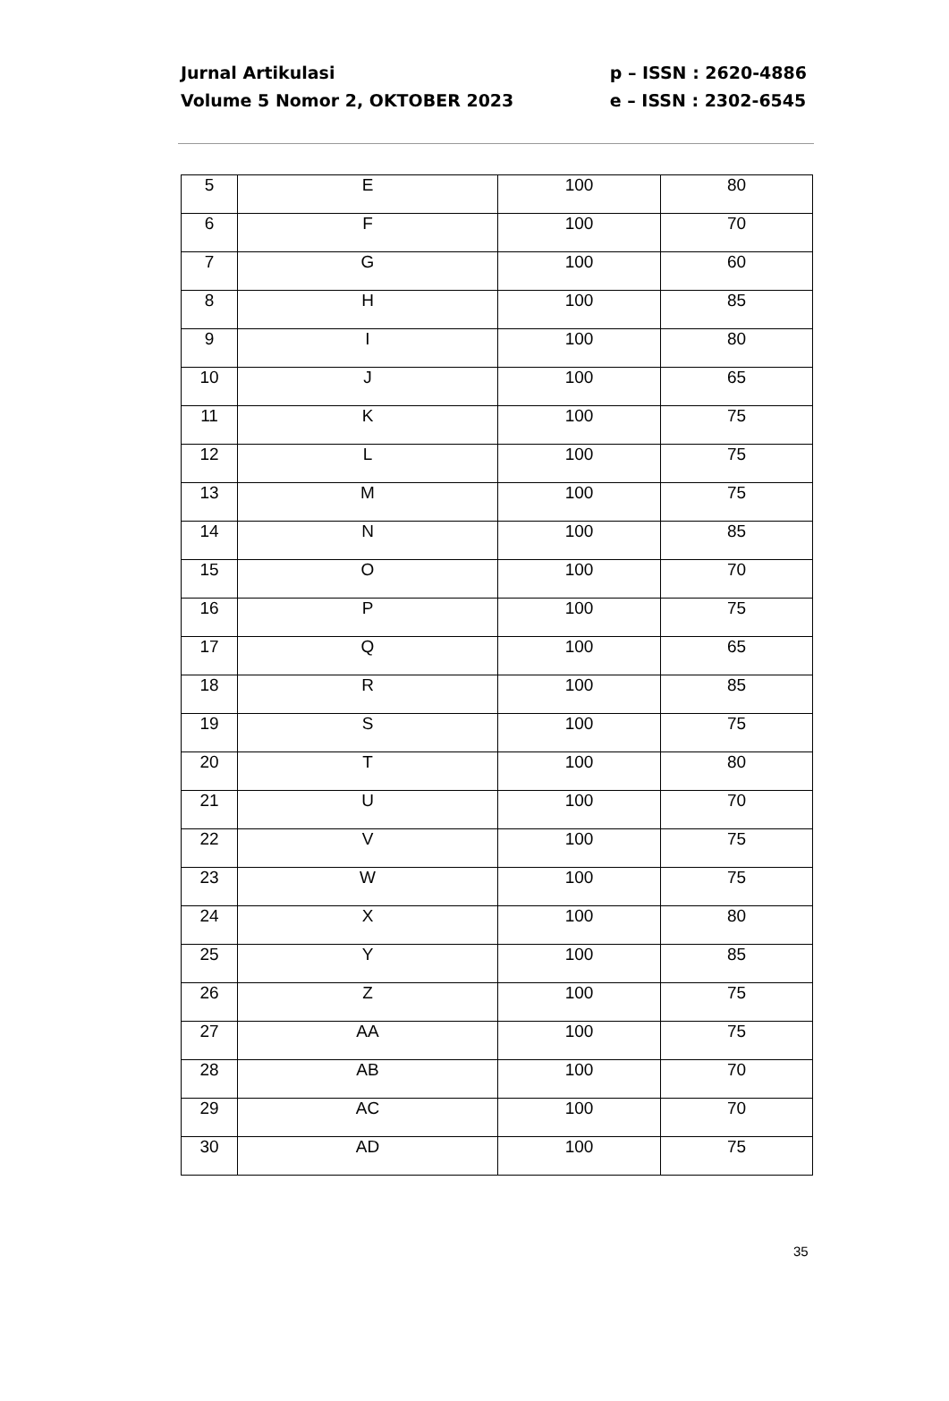Jurnal Artikulasi
Volume 5 Nomor 2, OKTOBER 2023
p – ISSN : 2620-4886
e – ISSN : 2302-6545
| 5 | E | 100 | 80 |
| 6 | F | 100 | 70 |
| 7 | G | 100 | 60 |
| 8 | H | 100 | 85 |
| 9 | I | 100 | 80 |
| 10 | J | 100 | 65 |
| 11 | K | 100 | 75 |
| 12 | L | 100 | 75 |
| 13 | M | 100 | 75 |
| 14 | N | 100 | 85 |
| 15 | O | 100 | 70 |
| 16 | P | 100 | 75 |
| 17 | Q | 100 | 65 |
| 18 | R | 100 | 85 |
| 19 | S | 100 | 75 |
| 20 | T | 100 | 80 |
| 21 | U | 100 | 70 |
| 22 | V | 100 | 75 |
| 23 | W | 100 | 75 |
| 24 | X | 100 | 80 |
| 25 | Y | 100 | 85 |
| 26 | Z | 100 | 75 |
| 27 | AA | 100 | 75 |
| 28 | AB | 100 | 70 |
| 29 | AC | 100 | 70 |
| 30 | AD | 100 | 75 |
35